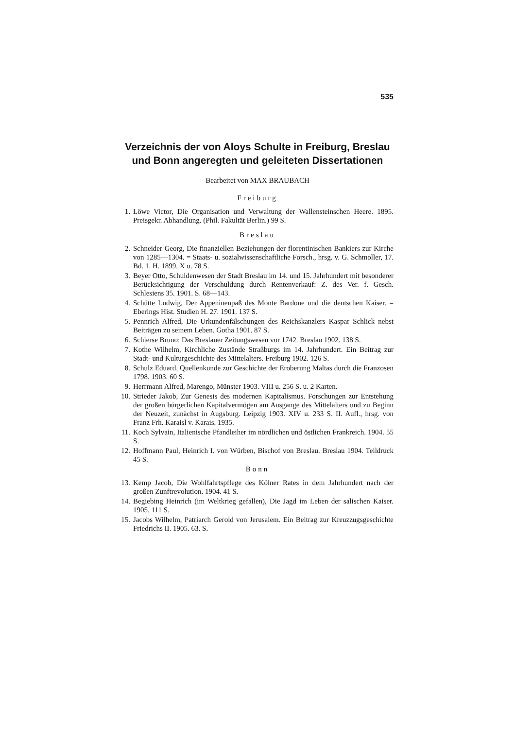535
Verzeichnis der von Aloys Schulte in Freiburg, Breslau und Bonn angeregten und geleiteten Dissertationen
Bearbeitet von MAX BRAUBACH
Freiburg
1. Löwe Victor, Die Organisation und Verwaltung der Wallensteinschen Heere. 1895. Preisgekr. Abhandlung. (Phil. Fakultät Berlin.) 99 S.
Breslau
2. Schneider Georg, Die finanziellen Beziehungen der florentinischen Bankiers zur Kirche von 1285—1304. = Staats- u. sozialwissenschaftliche Forsch., hrsg. v. G. Schmoller, 17. Bd. 1. H. 1899. X u. 78 S.
3. Beyer Otto, Schuldenwesen der Stadt Breslau im 14. und 15. Jahrhundert mit besonderer Berücksichtigung der Verschuldung durch Rentenverkauf: Z. des Ver. f. Gesch. Schlesiens 35. 1901. S. 68—143.
4. Schütte Ludwig, Der Appeninenpaß des Monte Bardone und die deutschen Kaiser. = Eberings Hist. Studien H. 27. 1901. 137 S.
5. Pennrich Alfred, Die Urkundenfälschungen des Reichskanzlers Kaspar Schlick nebst Beiträgen zu seinem Leben. Gotha 1901. 87 S.
6. Schierse Bruno: Das Breslauer Zeitungswesen vor 1742. Breslau 1902. 138 S.
7. Kothe Wilhelm, Kirchliche Zustände Straßburgs im 14. Jahrhundert. Ein Beitrag zur Stadt- und Kulturgeschichte des Mittelalters. Freiburg 1902. 126 S.
8. Schulz Eduard, Quellenkunde zur Geschichte der Eroberung Maltas durch die Franzosen 1798. 1903. 60 S.
9. Herrmann Alfred, Marengo, Münster 1903. VIII u. 256 S. u. 2 Karten.
10. Strieder Jakob, Zur Genesis des modernen Kapitalismus. Forschungen zur Entstehung der großen bürgerlichen Kapitalvermögen am Ausgange des Mittelalters und zu Beginn der Neuzeit, zunächst in Augsburg. Leipzig 1903. XIV u. 233 S. II. Aufl., hrsg. von Franz Frh. Karaisl v. Karais. 1935.
11. Koch Sylvain, Italienische Pfandleiher im nördlichen und östlichen Frankreich. 1904. 55 S.
12. Hoffmann Paul, Heinrich I. von Würben, Bischof von Breslau. Breslau 1904. Teildruck 45 S.
Bonn
13. Kemp Jacob, Die Wohlfahrtspflege des Kölner Rates in dem Jahrhundert nach der großen Zunftrevolution. 1904. 41 S.
14. Begiebing Heinrich (im Weltkrieg gefallen), Die Jagd im Leben der salischen Kaiser. 1905. 111 S.
15. Jacobs Wilhelm, Patriarch Gerold von Jerusalem. Ein Beitrag zur Kreuzzugsgeschichte Friedrichs II. 1905. 63. S.